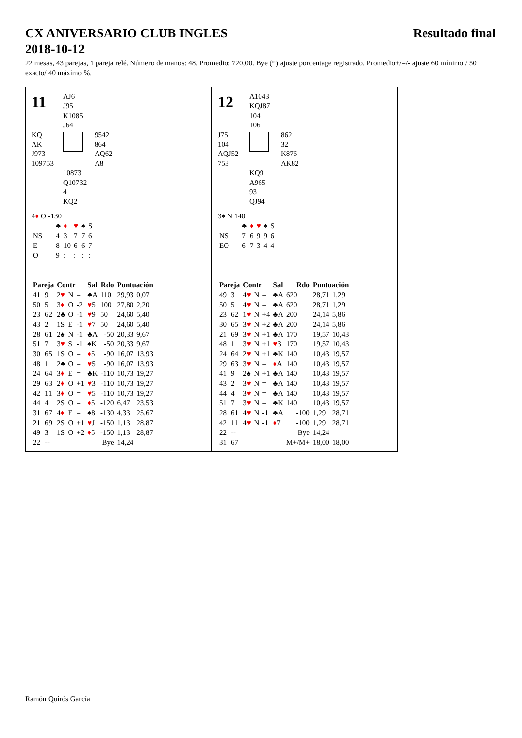CX ANIVERSARIO CLUB INGLES
2018-10-12 Resultado final
22 mesas, 43 parejas, 1 pareja relé. Número de manos: 48. Promedio: 720,00. Bye (*) ajuste porcentage registrado. Promedio+/=/- ajuste 60 mínimo / 50 exacto/ 40 máximo %.
11
AJ6
J95
K1085
J64
KQ
AK
J973
109753
9542
864
AQ62
A8
10873
Q10732
4
KQ2
4♦ O -130
| | ♣ | ♦ | ♥ | ♠ | S |
| NS | 4 | 3 | 7 | 7 | 6 |
| E | 8 | 10 | 6 | 6 | 7 |
| O | 9 | : | : | : | : |
| Pareja | | Contr | | | Sal | Rdo | Puntuación | |
| --- | --- | --- | --- | --- | --- | --- | --- | --- |
| 41 | 9 | 2 ♥ | N | = | ♣A | 110 | 29,93 | 0,07 |
| 50 | 5 | 3 ♦ | O | -2 | ♥ 5 | 100 | 27,80 | 2,20 |
| 23 | 62 | 2♣ | O | -1 | ♥ 9 | 50 | 24,60 | 5,40 |
| 43 | 2 | 1S | E | -1 | ♥ 7 | 50 | 24,60 | 5,40 |
| 28 | 61 | 2♠ | N | -1 | ♣A | -50 | 20,33 | 9,67 |
| 51 | 7 | 3 ♥ | S | -1 | ♠K | -50 | 20,33 | 9,67 |
| 30 | 65 | 1S | O | = | ♦ 5 | -90 | 16,07 | 13,93 |
| 48 | 1 | 2♣ | O | = | ♥ 5 | -90 | 16,07 | 13,93 |
| 24 | 64 | 3 ♦ | E | = | ♣K | -110 | 10,73 | 19,27 |
| 29 | 63 | 2 ♦ | O | +1 | ♥ 3 | -110 | 10,73 | 19,27 |
| 42 | 11 | 3 ♦ | O | = | ♥ 5 | -110 | 10,73 | 19,27 |
| 44 | 4 | 2S | O | = | ♦ 5 | -120 | 6,47 | 23,53 |
| 31 | 67 | 4 ♦ | E | = | ♠8 | -130 | 4,33 | 25,67 |
| 21 | 69 | 2S | O | +1 | ♥ J | -150 | 1,13 | 28,87 |
| 49 | 3 | 1S | O | +2 | ♦ 5 | -150 | 1,13 | 28,87 |
| 22 | -- | | | | | Bye | 14,24 | |
12
A1043
KQJ87
104
106
J75
104
AQJ52
753
862
32
K876
AK82
KQ9
A965
93
QJ94
3♠ N 140
| | ♣ | ♦ | ♥ | ♠ | S |
| NS | 7 | 6 | 9 | 9 | 6 |
| EO | 6 | 7 | 3 | 4 | 4 |
| Pareja | | Contr | | | Sal | Rdo | Puntuación | |
| --- | --- | --- | --- | --- | --- | --- | --- | --- |
| 49 | 3 | 4 ♥ | N | = | ♣A | 620 | 28,71 | 1,29 |
| 50 | 5 | 4 ♥ | N | = | ♣A | 620 | 28,71 | 1,29 |
| 23 | 62 | 1 ♥ | N | +4 | ♣A | 200 | 24,14 | 5,86 |
| 30 | 65 | 3 ♥ | N | +2 | ♣A | 200 | 24,14 | 5,86 |
| 21 | 69 | 3 ♥ | N | +1 | ♣A | 170 | 19,57 | 10,43 |
| 48 | 1 | 3 ♥ | N | +1 | ♥ 3 | 170 | 19,57 | 10,43 |
| 24 | 64 | 2 ♥ | N | +1 | ♣K | 140 | 10,43 | 19,57 |
| 29 | 63 | 3 ♥ | N | = | ♦ A | 140 | 10,43 | 19,57 |
| 41 | 9 | 2♠ | N | +1 | ♣A | 140 | 10,43 | 19,57 |
| 43 | 2 | 3 ♥ | N | = | ♣A | 140 | 10,43 | 19,57 |
| 44 | 4 | 3 ♥ | N | = | ♣A | 140 | 10,43 | 19,57 |
| 51 | 7 | 3 ♥ | N | = | ♣K | 140 | 10,43 | 19,57 |
| 28 | 61 | 4 ♥ | N | -1 | ♣A | -100 | 1,29 | 28,71 |
| 42 | 11 | 4 ♥ | N | -1 | ♦ 7 | -100 | 1,29 | 28,71 |
| 22 | -- | | | | | Bye | 14,24 | |
| 31 | 67 | | | | | M+/M+ | 18,00 | 18,00 |
Ramón Quirós García